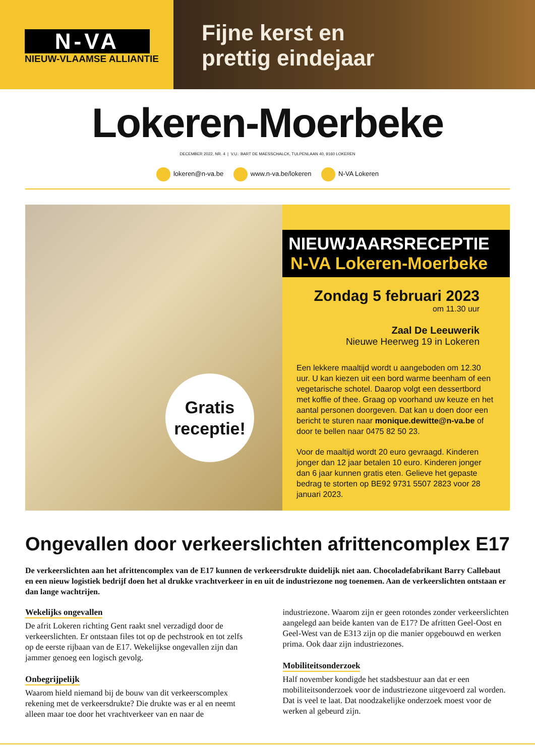N-VA
NIEUW-VLAAMSE ALLIANTIE
Fijne kerst en
prettig eindejaar
Lokeren-Moerbeke
DECEMBER 2022, NR. 4 | V.U.: BART DE MAESSCHALCK, TULPENLAAN 40, 9160 LOKEREN
lokeren@n-va.be www.n-va.be/lokeren N-VA Lokeren
Gratis
receptie!
NIEUWJAARSRECEPTIE
N-VA Lokeren-Moerbeke
Zondag 5 februari 2023
om 11.30 uur
Zaal De Leeuwerik
Nieuwe Heerweg 19 in Lokeren
Een lekkere maaltijd wordt u aangeboden om 12.30 uur. U kan kiezen uit een bord warme beenham of een vegeta­rische schotel. Daarop volgt een dessertbord met koffie of thee. Graag op voorhand uw keuze en het aantal personen doorgeven. Dat kan u doen door een bericht te sturen naar monique.dewitte@n-va.be of door te bellen naar 0475 82 50 23.
Voor de maaltijd wordt 20 euro gevraagd. Kinderen jonger dan 12 jaar betalen 10 euro. Kinderen jonger dan 6 jaar kunnen gratis eten. Gelieve het gepaste bedrag te storten op BE92 9731 5507 2823 voor 28 januari 2023.
Ongevallen door verkeerslichten afrittencomplex E17
De verkeerslichten aan het afrittencomplex van de E17 kunnen de verkeersdrukte duidelijk niet aan. Chocoladefabrikant Barry Callebaut en een nieuw logistiek bedrijf doen het al drukke vrachtverkeer in en uit de industriezone nog toenemen. Aan de verkeerslichten ontstaan er dan lange wachtrijen.
Wekelijks ongevallen
De afrit Lokeren richting Gent raakt snel verzadigd door de verkeerslichten. Er ontstaan files tot op de pechstrook en tot zelfs op de eerste rijbaan van de E17. Wekelijkse ongevallen zijn dan jammer genoeg een logisch gevolg.
Onbegrijpelijk
Waarom hield niemand bij de bouw van dit verkeerscomplex rekening met de verkeersdrukte? Die drukte was er al en neemt alleen maar toe door het vrachtverkeer van en naar de industriezone. Waarom zijn er geen rotondes zonder verkeers­lichten aangelegd aan beide kanten van de E17? De afritten Geel-Oost en Geel-West van de E313 zijn op die manier opgebouwd en werken prima. Ook daar zijn industriezones.
Mobiliteitsonderzoek
Half november kondigde het stadsbestuur aan dat er een mobiliteitsonderzoek voor de industriezone uitgevoerd zal worden. Dat is veel te laat. Dat noodzakelijke onderzoek moest voor de werken al gebeurd zijn.